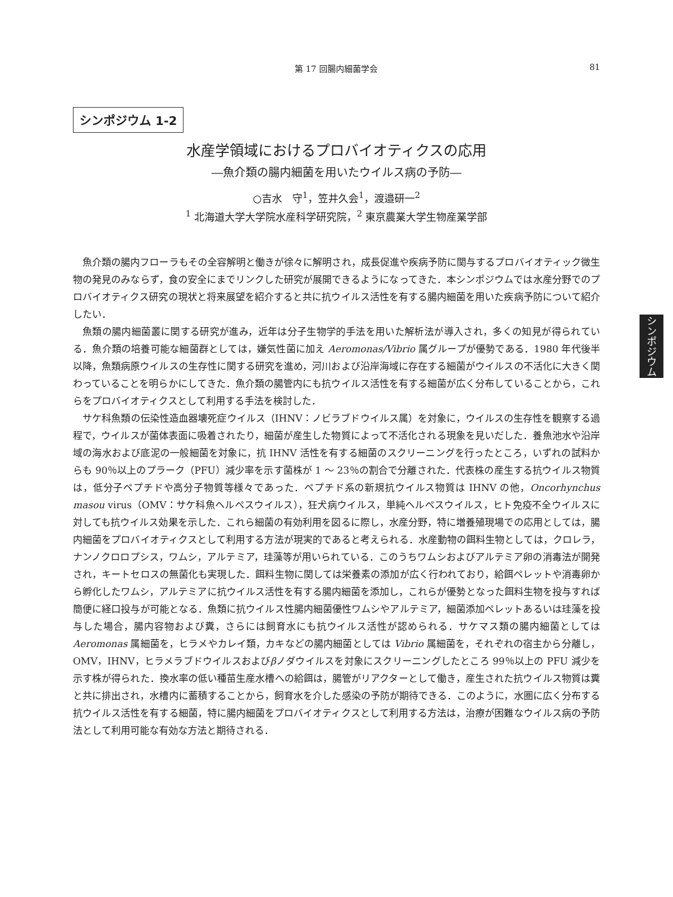第 17 回腸内細菌学会 81
シンポジウム 1-2
水産学領域におけるプロバイオティクスの応用
―魚介類の腸内細菌を用いたウイルス病の予防―
○吉水　守<sup>1</sup>，笠井久会<sup>1</sup>，渡邉研一<sup>2</sup>
<sup>1</sup> 北海道大学大学院水産科学研究院，<sup>2</sup> 東京農業大学生物産業学部
魚介類の腸内フローラもその全容解明と働きが徐々に解明され，成長促進や疾病予防に関与するプロバイオティック微生物の発見のみならず，食の安全にまでリンクした研究が展開できるようになってきた．本シンポジウムでは水産分野でのプロバイオティクス研究の現状と将来展望を紹介すると共に抗ウイルス活性を有する腸内細菌を用いた疾病予防について紹介したい．
魚類の腸内細菌叢に関する研究が進み，近年は分子生物学的手法を用いた解析法が導入され，多くの知見が得られている．魚介類の培養可能な細菌群としては，嫌気性菌に加え Aeromonas/Vibrio 属グループが優勢である．1980 年代後半以降，魚類病原ウイルスの生存性に関する研究を進め，河川および沿岸海域に存在する細菌がウイルスの不活化に大きく関わっていることを明らかにしてきた．魚介類の腸管内にも抗ウイルス活性を有する細菌が広く分布していることから，これらをプロバイオティクスとして利用する手法を検討した．
サケ科魚類の伝染性造血器壊死症ウイルス（IHNV：ノビラブドウイルス属）を対象に，ウイルスの生存性を観察する過程で，ウイルスが菌体表面に吸着されたり，細菌が産生した物質によって不活化される現象を見いだした．養魚池水や沿岸域の海水および底泥の一般細菌を対象に，抗 IHNV 活性を有する細菌のスクリーニングを行ったところ，いずれの試料からも 90％以上のプラーク（PFU）減少率を示す菌株が 1 ～ 23％の割合で分離された．代表株の産生する抗ウイルス物質は，低分子ペプチドや高分子物質等様々であった．ペプチド系の新規抗ウイルス物質は IHNV の他，Oncorhynchus masou virus（OMV：サケ科魚ヘルペスウイルス），狂犬病ウイルス，単純ヘルペスウイルス，ヒト免疫不全ウイルスに対しても抗ウイルス効果を示した．これら細菌の有効利用を図るに際し，水産分野，特に増養殖現場での応用としては，腸内細菌をプロバイオティクスとして利用する方法が現実的であると考えられる．水産動物の餌料生物としては，クロレラ，ナンノクロロプシス，ワムシ，アルテミア，珪藻等が用いられている．このうちワムシおよびアルテミア卵の消毒法が開発され，キートセロスの無菌化も実現した．餌料生物に関しては栄養素の添加が広く行われており，給餌ペレットや消毒卵から孵化したワムシ，アルテミアに抗ウイルス活性を有する腸内細菌を添加し，これらが優勢となった餌料生物を投与すれば簡便に経口投与が可能となる．魚類に抗ウイルス性腸内細菌優性ワムシやアルテミア，細菌添加ペレットあるいは珪藻を投与した場合，腸内容物および糞，さらには飼育水にも抗ウイルス活性が認められる．サケマス類の腸内細菌としては Aeromonas 属細菌を，ヒラメやカレイ類，カキなどの腸内細菌としては Vibrio 属細菌を，それぞれの宿主から分離し，OMV，IHNV，ヒラメラブドウイルスおよびβノダウイルスを対象にスクリーニングしたところ 99％以上の PFU 減少を示す株が得られた．換水率の低い種苗生産水槽への給餌は，腸管がリアクターとして働き，産生された抗ウイルス物質は糞と共に排出され，水槽内に蓄積することから，飼育水を介した感染の予防が期待できる．このように，水圏に広く分布する抗ウイルス活性を有する細菌，特に腸内細菌をプロバイオティクスとして利用する方法は，治療が困難なウイルス病の予防法として利用可能な有効な方法と期待される．
シンポジウム